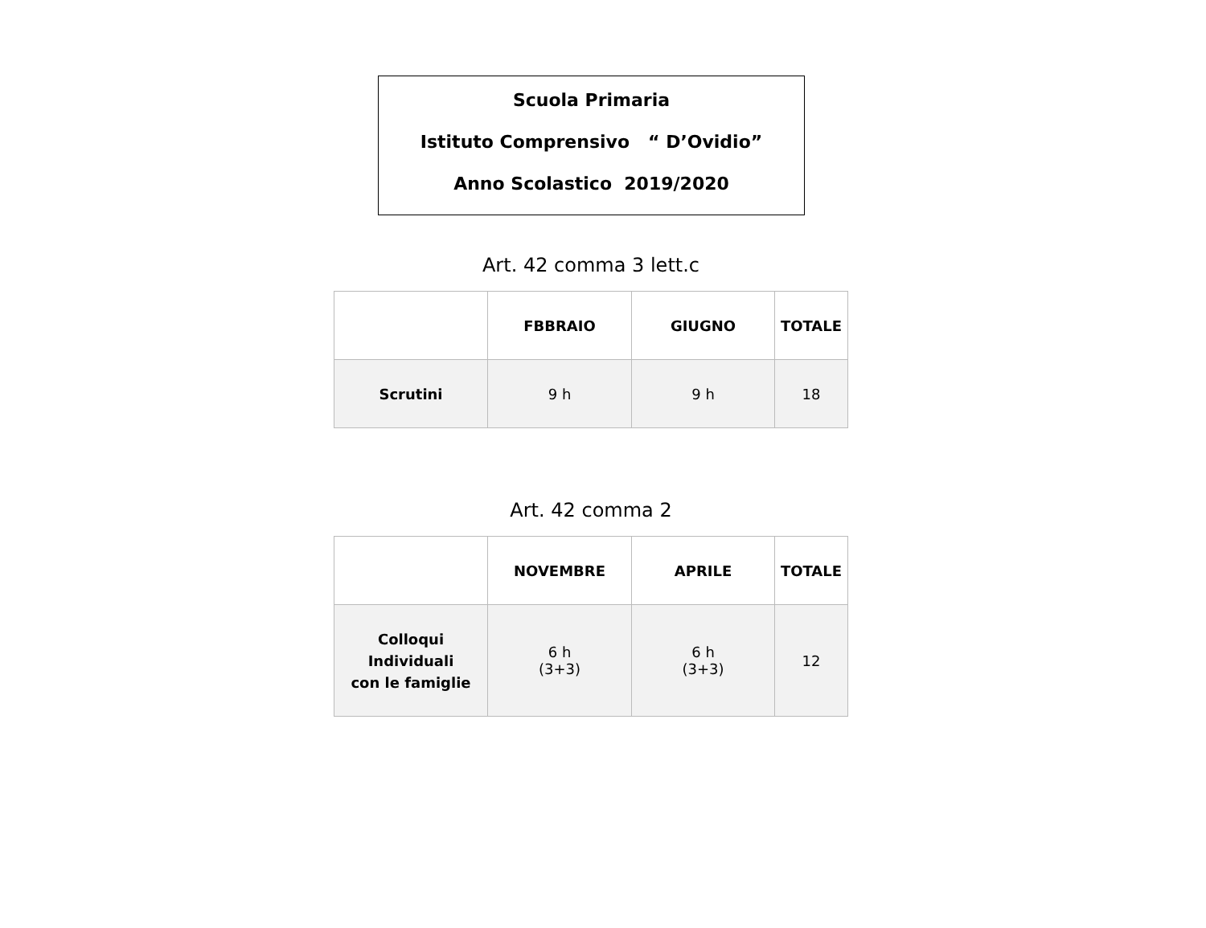Scuola Primaria
Istituto Comprensivo “ D’Ovidio”
Anno Scolastico 2019/2020
Art. 42 comma 3 lett.c
| | FBBRAIO | GIUGNO | TOTALE |
| --- | --- | --- | --- |
| Scrutini | 9 h | 9 h | 18 |
Art. 42 comma 2
| | NOVEMBRE | APRILE | TOTALE |
| --- | --- | --- | --- |
| Colloqui Individuali con le famiglie | 6 h (3+3) | 6 h (3+3) | 12 |